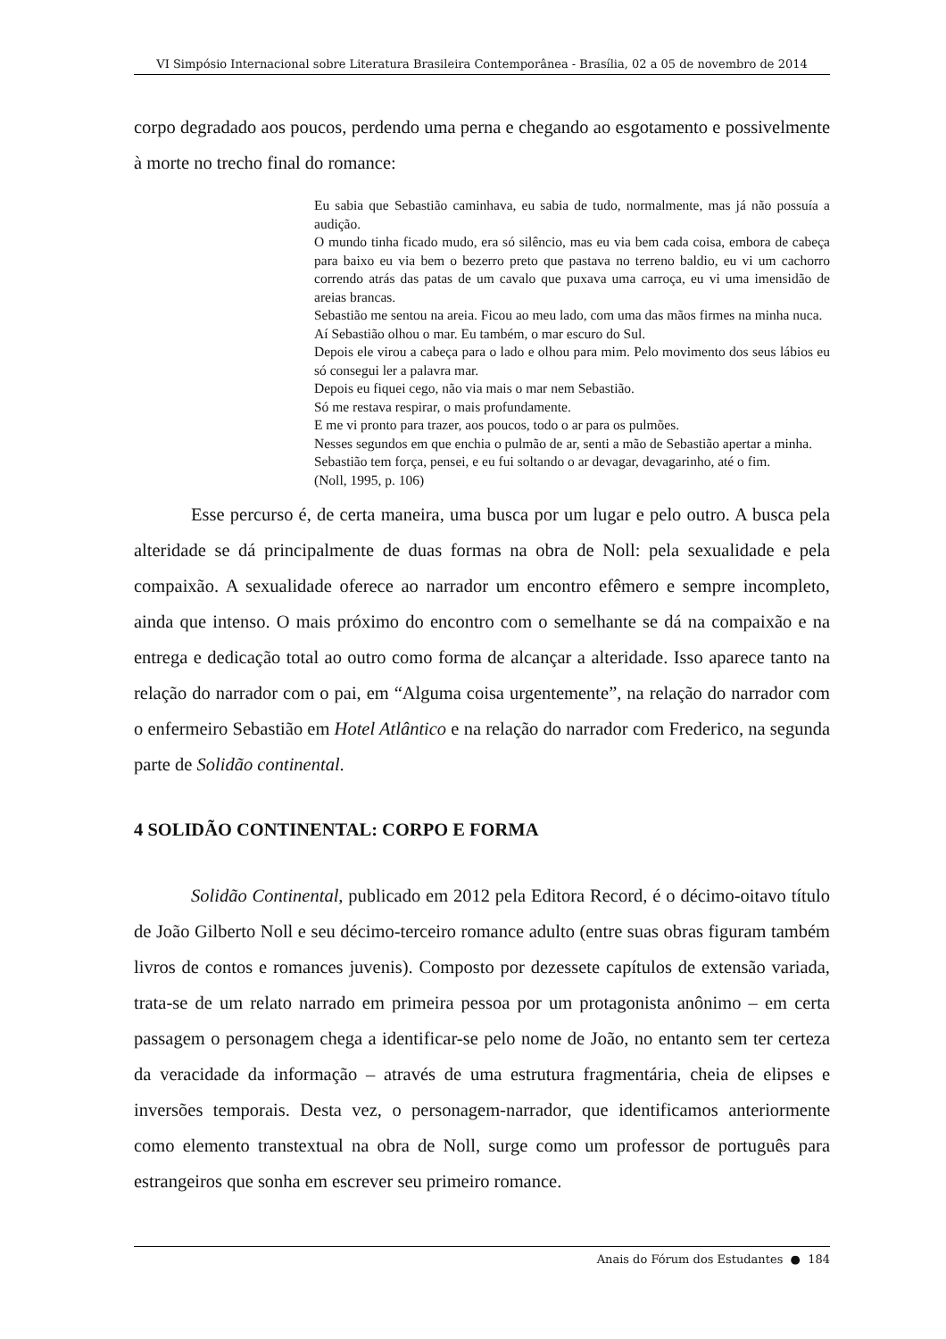VI Simpósio Internacional sobre Literatura Brasileira Contemporânea - Brasília, 02 a 05 de novembro de 2014
corpo degradado aos poucos, perdendo uma perna e chegando ao esgotamento e possivelmente à morte no trecho final do romance:
Eu sabia que Sebastião caminhava, eu sabia de tudo, normalmente, mas já não possuía a audição.
O mundo tinha ficado mudo, era só silêncio, mas eu via bem cada coisa, embora de cabeça para baixo eu via bem o bezerro preto que pastava no terreno baldio, eu vi um cachorro correndo atrás das patas de um cavalo que puxava uma carroça, eu vi uma imensidão de areias brancas.
Sebastião me sentou na areia. Ficou ao meu lado, com uma das mãos firmes na minha nuca.
Aí Sebastião olhou o mar. Eu também, o mar escuro do Sul.
Depois ele virou a cabeça para o lado e olhou para mim. Pelo movimento dos seus lábios eu só consegui ler a palavra mar.
Depois eu fiquei cego, não via mais o mar nem Sebastião.
Só me restava respirar, o mais profundamente.
E me vi pronto para trazer, aos poucos, todo o ar para os pulmões.
Nesses segundos em que enchia o pulmão de ar, senti a mão de Sebastião apertar a minha.
Sebastião tem força, pensei, e eu fui soltando o ar devagar, devagarinho, até o fim.
(Noll, 1995, p. 106)
Esse percurso é, de certa maneira, uma busca por um lugar e pelo outro. A busca pela alteridade se dá principalmente de duas formas na obra de Noll: pela sexualidade e pela compaixão. A sexualidade oferece ao narrador um encontro efêmero e sempre incompleto, ainda que intenso. O mais próximo do encontro com o semelhante se dá na compaixão e na entrega e dedicação total ao outro como forma de alcançar a alteridade. Isso aparece tanto na relação do narrador com o pai, em “Alguma coisa urgentemente”, na relação do narrador com o enfermeiro Sebastião em Hotel Atlântico e na relação do narrador com Frederico, na segunda parte de Solidão continental.
4 SOLIDÃO CONTINENTAL: CORPO E FORMA
Solidão Continental, publicado em 2012 pela Editora Record, é o décimo-oitavo título de João Gilberto Noll e seu décimo-terceiro romance adulto (entre suas obras figuram também livros de contos e romances juvenis). Composto por dezessete capítulos de extensão variada, trata-se de um relato narrado em primeira pessoa por um protagonista anônimo – em certa passagem o personagem chega a identificar-se pelo nome de João, no entanto sem ter certeza da veracidade da informação – através de uma estrutura fragmentária, cheia de elipses e inversões temporais. Desta vez, o personagem-narrador, que identificamos anteriormente como elemento transtextual na obra de Noll, surge como um professor de português para estrangeiros que sonha em escrever seu primeiro romance.
Anais do Fórum dos Estudantes ● 184